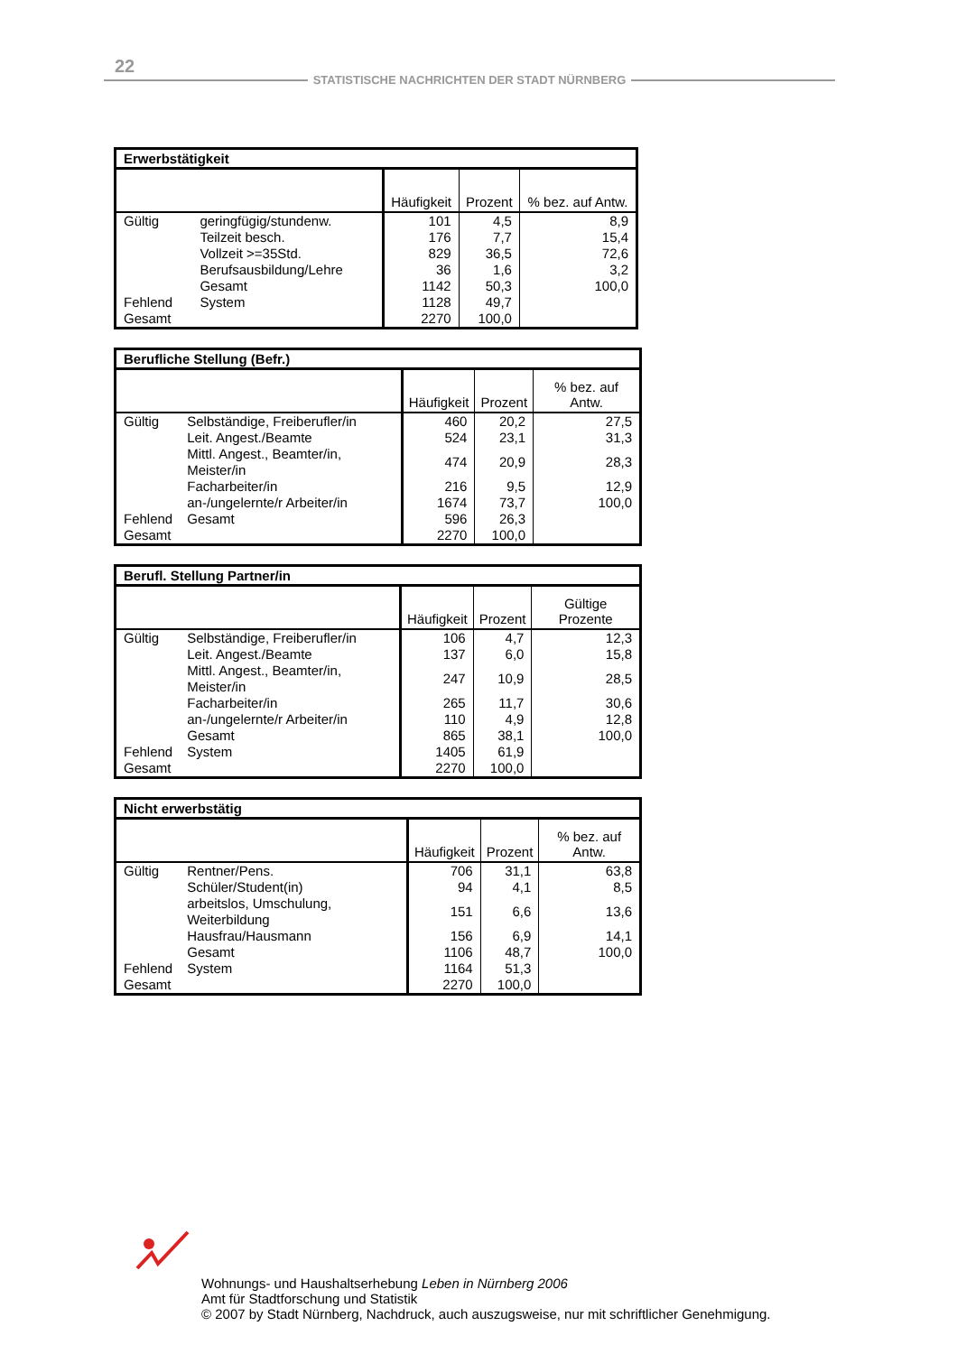22
STATISTISCHE NACHRICHTEN DER STADT NÜRNBERG
Erwerbstätigkeit
| | | Häufigkeit | Prozent | % bez. auf Antw. |
| --- | --- | --- | --- | --- |
| Gültig | geringfügig/stundenw. | 101 | 4,5 | 8,9 |
| | Teilzeit besch. | 176 | 7,7 | 15,4 |
| | Vollzeit >=35Std. | 829 | 36,5 | 72,6 |
| | Berufsausbildung/Lehre | 36 | 1,6 | 3,2 |
| | Gesamt | 1142 | 50,3 | 100,0 |
| Fehlend | System | 1128 | 49,7 | |
| Gesamt | | 2270 | 100,0 | |
Berufliche Stellung (Befr.)
| | | Häufigkeit | Prozent | % bez. auf Antw. |
| --- | --- | --- | --- | --- |
| Gültig | Selbständige, Freiberufler/in | 460 | 20,2 | 27,5 |
| | Leit. Angest./Beamte | 524 | 23,1 | 31,3 |
| | Mittl. Angest., Beamter/in, Meister/in | 474 | 20,9 | 28,3 |
| | Facharbeiter/in | 216 | 9,5 | 12,9 |
| | an-/ungelernte/r Arbeiter/in | 1674 | 73,7 | 100,0 |
| Fehlend | Gesamt | 596 | 26,3 | |
| Gesamt | | 2270 | 100,0 | |
Berufl. Stellung Partner/in
| | | Häufigkeit | Prozent | Gültige Prozente |
| --- | --- | --- | --- | --- |
| Gültig | Selbständige, Freiberufler/in | 106 | 4,7 | 12,3 |
| | Leit. Angest./Beamte | 137 | 6,0 | 15,8 |
| | Mittl. Angest., Beamter/in, Meister/in | 247 | 10,9 | 28,5 |
| | Facharbeiter/in | 265 | 11,7 | 30,6 |
| | an-/ungelernte/r Arbeiter/in | 110 | 4,9 | 12,8 |
| | Gesamt | 865 | 38,1 | 100,0 |
| Fehlend | System | 1405 | 61,9 | |
| Gesamt | | 2270 | 100,0 | |
Nicht erwerbstätig
| | | Häufigkeit | Prozent | % bez. auf Antw. |
| --- | --- | --- | --- | --- |
| Gültig | Rentner/Pens. | 706 | 31,1 | 63,8 |
| | Schüler/Student(in) | 94 | 4,1 | 8,5 |
| | arbeitslos, Umschulung, Weiterbildung | 151 | 6,6 | 13,6 |
| | Hausfrau/Hausmann | 156 | 6,9 | 14,1 |
| | Gesamt | 1106 | 48,7 | 100,0 |
| Fehlend | System | 1164 | 51,3 | |
| Gesamt | | 2270 | 100,0 | |
Wohnungs- und Haushaltserhebung Leben in Nürnberg 2006
Amt für Stadtforschung und Statistik
© 2007 by Stadt Nürnberg, Nachdruck, auch auszugsweise, nur mit schriftlicher Genehmigung.